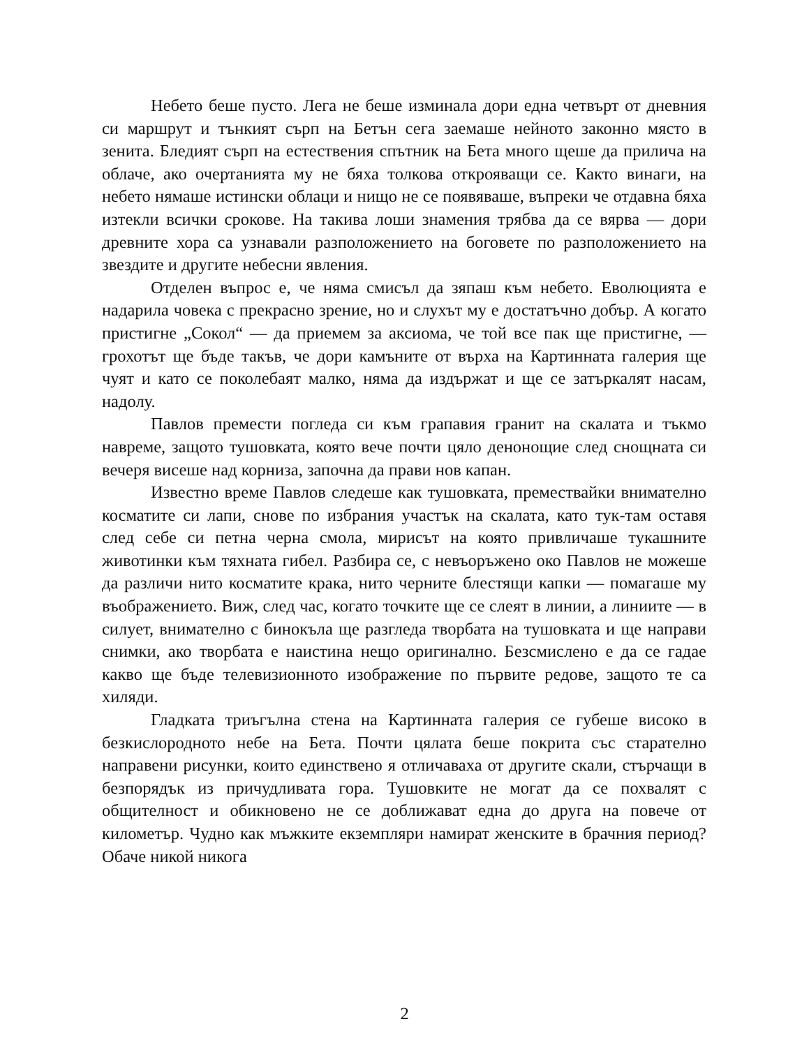Небето беше пусто. Лега не беше изминала дори една четвърт от дневния си маршрут и тънкият сърп на Бетън сега заемаше нейното законно място в зенита. Бледият сърп на естествения спътник на Бета много щеше да прилича на облаче, ако очертанията му не бяха толкова открояващи се. Както винаги, на небето нямаше истински облаци и нищо не се появяваше, въпреки че отдавна бяха изтекли всички срокове. На такива лоши знамения трябва да се вярва — дори древните хора са узнавали разположението на боговете по разположението на звездите и другите небесни явления.
Отделен въпрос е, че няма смисъл да зяпаш към небето. Еволюцията е надарила човека с прекрасно зрение, но и слухът му е достатъчно добър. А когато пристигне „Сокол“ — да приемем за аксиома, че той все пак ще пристигне, — грохотът ще бъде такъв, че дори камъните от върха на Картинната галерия ще чуят и като се поколебаят малко, няма да издържат и ще се затъркалят насам, надолу.
Павлов премести погледа си към грапавия гранит на скалата и тъкмо навреме, защото тушовката, която вече почти цяло денонощие след снощната си вечеря висеше над корниза, започна да прави нов капан.
Известно време Павлов следеше как тушовката, премествайки внимателно косматите си лапи, снове по избрания участък на скалата, като тук-там оставя след себе си петна черна смола, мирисът на която привличаше тукашните животинки към тяхната гибел. Разбира се, с невъоръжено око Павлов не можеше да различи нито косматите крака, нито черните блестящи капки — помагаше му въображението. Виж, след час, когато точките ще се слеят в линии, а линиите — в силует, внимателно с бинокъла ще разгледа творбата на тушовката и ще направи снимки, ако творбата е наистина нещо оригинално. Безсмислено е да се гадае какво ще бъде телевизионното изображение по първите редове, защото те са хиляди.
Гладката триъгълна стена на Картинната галерия се губеше високо в безкислородното небе на Бета. Почти цялата беше покрита със старателно направени рисунки, които единствено я отличаваха от другите скали, стърчащи в безпорядък из причудливата гора. Тушовките не могат да се похвалят с общителност и обикновено не се доближават една до друга на повече от километър. Чудно как мъжките екземпляри намират женските в брачния период? Обаче никой никога
2